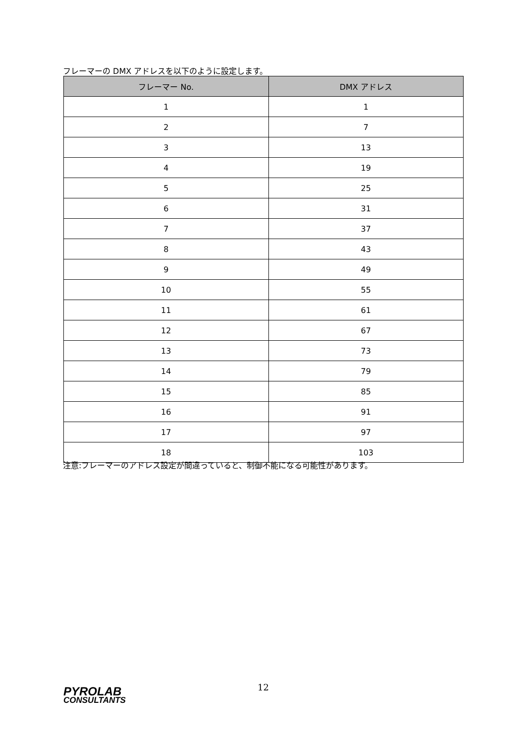フレーマーの DMX アドレスを以下のように設定します。
| フレーマー No. | DMX アドレス |
| --- | --- |
| 1 | 1 |
| 2 | 7 |
| 3 | 13 |
| 4 | 19 |
| 5 | 25 |
| 6 | 31 |
| 7 | 37 |
| 8 | 43 |
| 9 | 49 |
| 10 | 55 |
| 11 | 61 |
| 12 | 67 |
| 13 | 73 |
| 14 | 79 |
| 15 | 85 |
| 16 | 91 |
| 17 | 97 |
| 18 | 103 |
注意:フレーマーのアドレス設定が間違っていると、制御不能になる可能性があります。
PYROLAB
CONSULTANTS
12